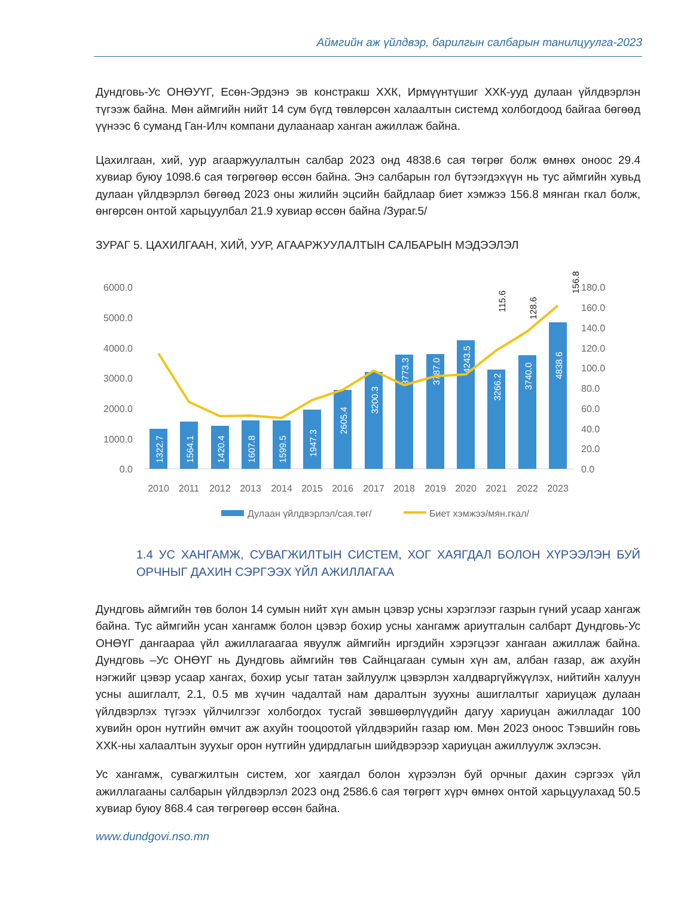Аймгийн аж үйлдвэр, барилгын салбарын танилцуулга-2023
Дундговь-Ус ОНӨУҮГ, Есөн-Эрдэнэ эв констракш ХХК, Ирмүүнтүшиг ХХК-ууд дулаан үйлдвэрлэн түгээж байна. Мөн аймгийн нийт 14 сум бүгд төвлөрсөн халаалтын системд холбогдоод байгаа бөгөөд үүнээс 6 суманд Ган-Илч компани дулаанаар ханган ажиллаж байна.
Цахилгаан, хий, уур агааржуулалтын салбар 2023 онд 4838.6 сая төгрөг болж өмнөх оноос 29.4 хувиар буюу 1098.6 сая төгрөгөөр өссөн байна. Энэ салбарын гол бүтээгдэхүүн нь тус аймгийн хувьд дулаан үйлдвэрлэл бөгөөд 2023 оны жилийн эцсийн байдлаар биет хэмжээ 156.8 мянган гкал болж, өнгөрсөн онтой харьцуулбал 21.9 хувиар өссөн байна /Зураг.5/
ЗУРАГ 5. ЦАХИЛГААН, ХИЙ, УУР, АГААРЖУУЛАЛТЫН САЛБАРЫН МЭДЭЭЛЭЛ
6000.0
5000.0
4000.0
3000.0
2000.0
1000.0
0.0
180.0
160.0
140.0
120.0
100.0
80.0
60.0
40.0
20.0
0.0
1322.7
1564.1
1420.4
1607.8
1599.5
1947.3
2605.4
3200.3
3773.3
3787.0
4243.5
3266.2
3740.0
4838.6
115.6
128.6
156.8
2010
2011
2012
2013
2014
2015
2016
2017
2018
2019
2020
2021
2022
2023
Дулаан үйлдвэрлэл/сая.төг/
Биет хэмжээ/мян.гкал/
1.4 УС ХАНГАМЖ, СУВАГЖИЛТЫН СИСТЕМ, ХОГ ХАЯГДАЛ БОЛОН ХҮРЭЭЛЭН БУЙ ОРЧНЫГ ДАХИН СЭРГЭЭХ ҮЙЛ АЖИЛЛАГАА
Дундговь аймгийн төв болон 14 сумын нийт хүн амын цэвэр усны хэрэглээг газрын гүний усаар хангаж байна. Тус аймгийн усан хангамж болон цэвэр бохир усны хангамж ариутгалын салбарт Дундговь-Ус ОНӨҮГ дангаараа үйл ажиллагаагаа явуулж аймгийн иргэдийн хэрэгцээг хангаан ажиллаж байна. Дундговь –Ус ОНӨҮГ нь Дундговь аймгийн төв Сайнцагаан сумын хүн ам, албан газар, аж ахуйн нэгжийг цэвэр усаар хангах, бохир усыг татан зайлуулж цэвэрлэн халдваргүйжүүлэх, нийтийн халуун усны ашиглалт, 2.1, 0.5 мв хүчин чадалтай нам даралтын зуухны ашиглалтыг хариуцаж дулаан үйлдвэрлэх түгээх үйлчилгээг холбогдох тусгай зөвшөөрлүүдийн дагуу хариуцан ажилладаг 100 хувийн орон нутгийн өмчит аж ахуйн тооцоотой үйлдвэрийн газар юм. Мөн 2023 оноос Тэвшийн говь ХХК-ны халаалтын зуухыг орон нутгийн удирдлагын шийдвэрээр хариуцан ажиллуулж эхлэсэн.
Ус хангамж, сувагжилтын систем, хог хаягдал болон хүрээлэн буй орчныг дахин сэргээх үйл ажиллагааны салбарын үйлдвэрлэл 2023 онд 2586.6 сая төгрөгт хүрч өмнөх онтой харьцуулахад 50.5 хувиар буюу 868.4 сая төгрөгөөр өссөн байна.
www.dundgovi.nso.mn